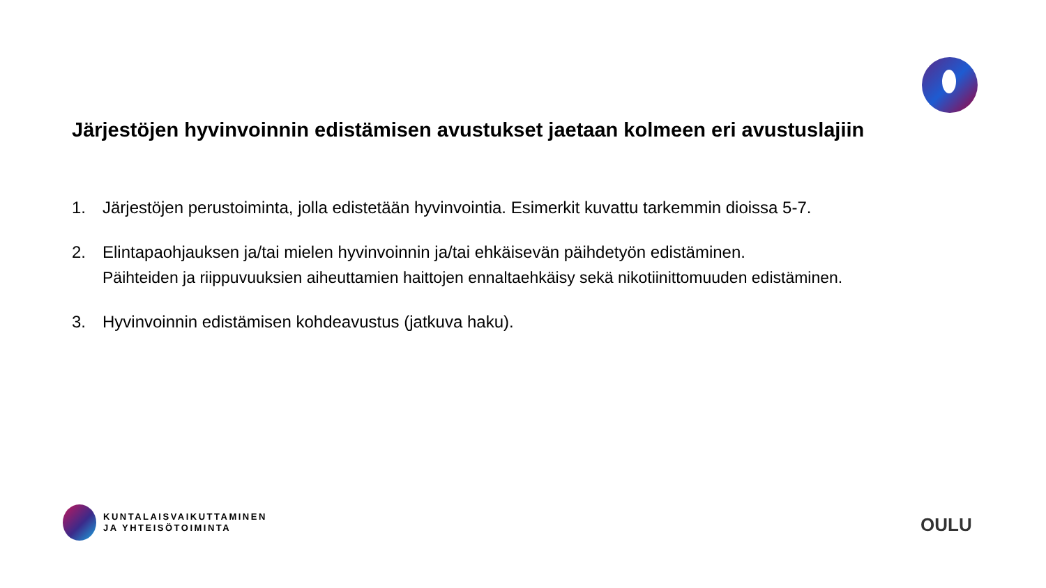Järjestöjen hyvinvoinnin edistämisen avustukset jaetaan kolmeen eri avustuslajiin
1. Järjestöjen perustoiminta, jolla edistetään hyvinvointia. Esimerkit kuvattu tarkemmin dioissa 5-7.
2. Elintapaohjauksen ja/tai mielen hyvinvoinnin ja/tai ehkäisevän päihdetyön edistäminen.
Päihteiden ja riippuvuuksien aiheuttamien haittojen ennaltaehkäisy sekä nikotiinittomuuden edistäminen.
3. Hyvinvoinnin edistämisen kohdeavustus (jatkuva haku).
KUNTALAISVAIKUTTAMINEN
JA YHTEISÖTOIMINTA
OULU